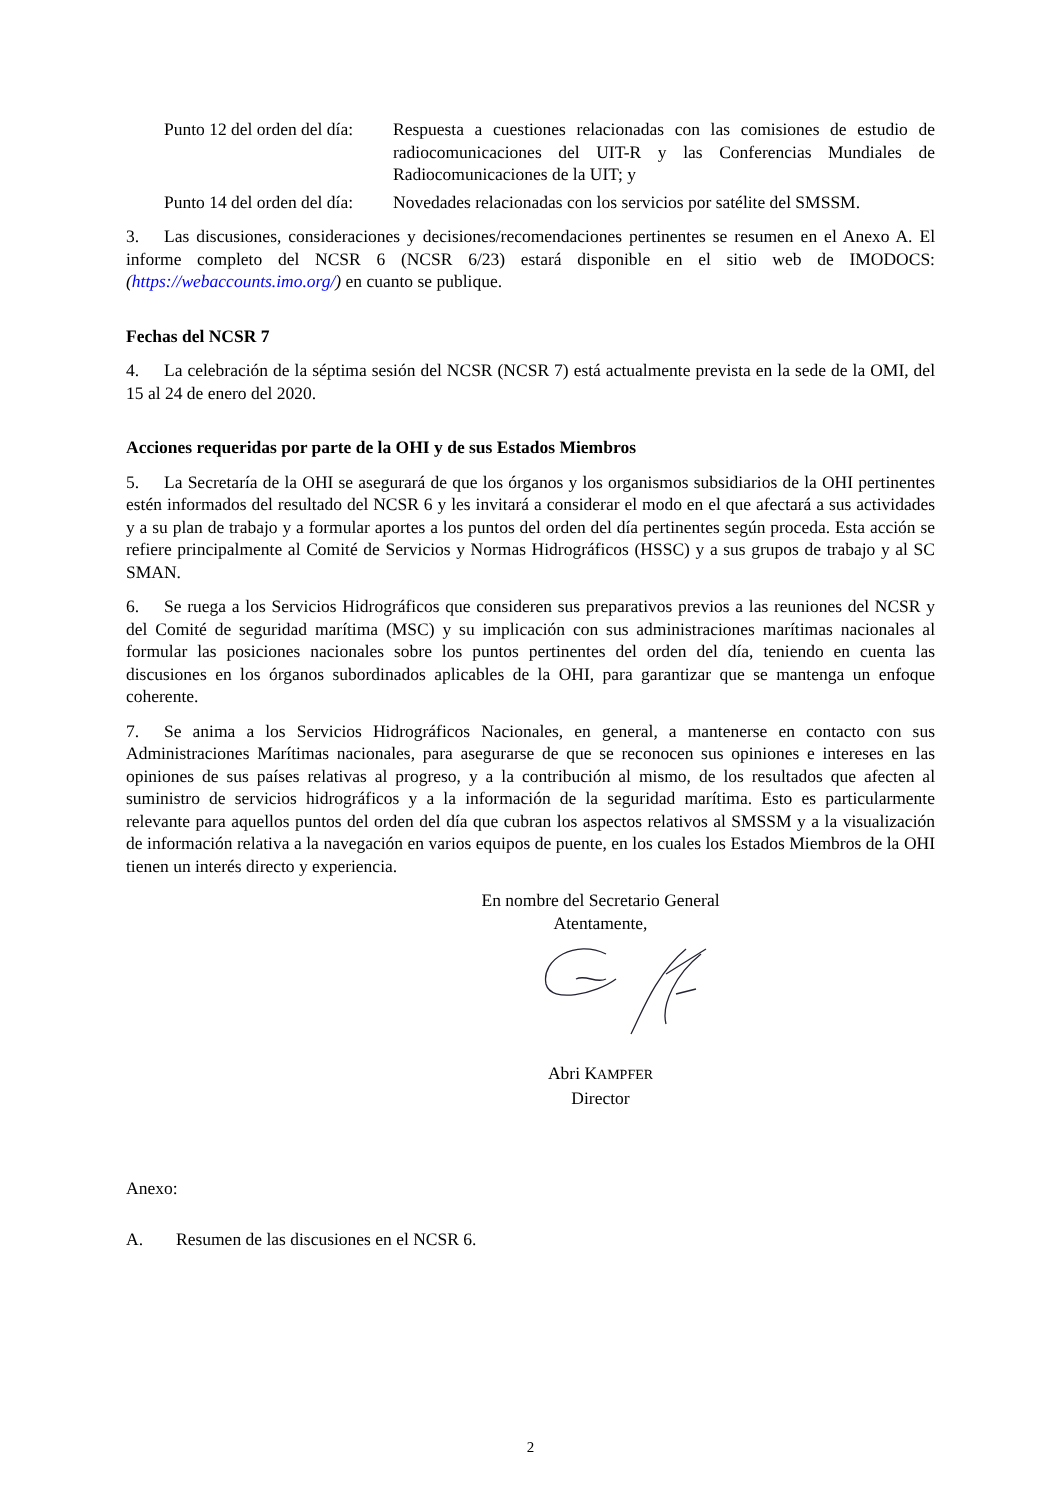Punto 12 del orden del día:
Respuesta a cuestiones relacionadas con las comisiones de estudio de radiocomunicaciones del UIT-R y las Conferencias Mundiales de Radiocomunicaciones de la UIT; y
Punto 14 del orden del día:
Novedades relacionadas con los servicios por satélite del SMSSM.
3. Las discusiones, consideraciones y decisiones/recomendaciones pertinentes se resumen en el Anexo A. El informe completo del NCSR 6 (NCSR 6/23) estará disponible en el sitio web de IMODOCS: (https://webaccounts.imo.org/) en cuanto se publique.
Fechas del NCSR 7
4. La celebración de la séptima sesión del NCSR (NCSR 7) está actualmente prevista en la sede de la OMI, del 15 al 24 de enero del 2020.
Acciones requeridas por parte de la OHI y de sus Estados Miembros
5. La Secretaría de la OHI se asegurará de que los órganos y los organismos subsidiarios de la OHI pertinentes estén informados del resultado del NCSR 6 y les invitará a considerar el modo en el que afectará a sus actividades y a su plan de trabajo y a formular aportes a los puntos del orden del día pertinentes según proceda. Esta acción se refiere principalmente al Comité de Servicios y Normas Hidrográficos (HSSC) y a sus grupos de trabajo y al SC SMAN.
6. Se ruega a los Servicios Hidrográficos que consideren sus preparativos previos a las reuniones del NCSR y del Comité de seguridad marítima (MSC) y su implicación con sus administraciones marítimas nacionales al formular las posiciones nacionales sobre los puntos pertinentes del orden del día, teniendo en cuenta las discusiones en los órganos subordinados aplicables de la OHI, para garantizar que se mantenga un enfoque coherente.
7. Se anima a los Servicios Hidrográficos Nacionales, en general, a mantenerse en contacto con sus Administraciones Marítimas nacionales, para asegurarse de que se reconocen sus opiniones e intereses en las opiniones de sus países relativas al progreso, y a la contribución al mismo, de los resultados que afecten al suministro de servicios hidrográficos y a la información de la seguridad marítima. Esto es particularmente relevante para aquellos puntos del orden del día que cubran los aspectos relativos al SMSSM y a la visualización de información relativa a la navegación en varios equipos de puente, en los cuales los Estados Miembros de la OHI tienen un interés directo y experiencia.
En nombre del Secretario General
Atentamente,
Abri KAMPFER
Director
Anexo:
A. Resumen de las discusiones en el NCSR 6.
2